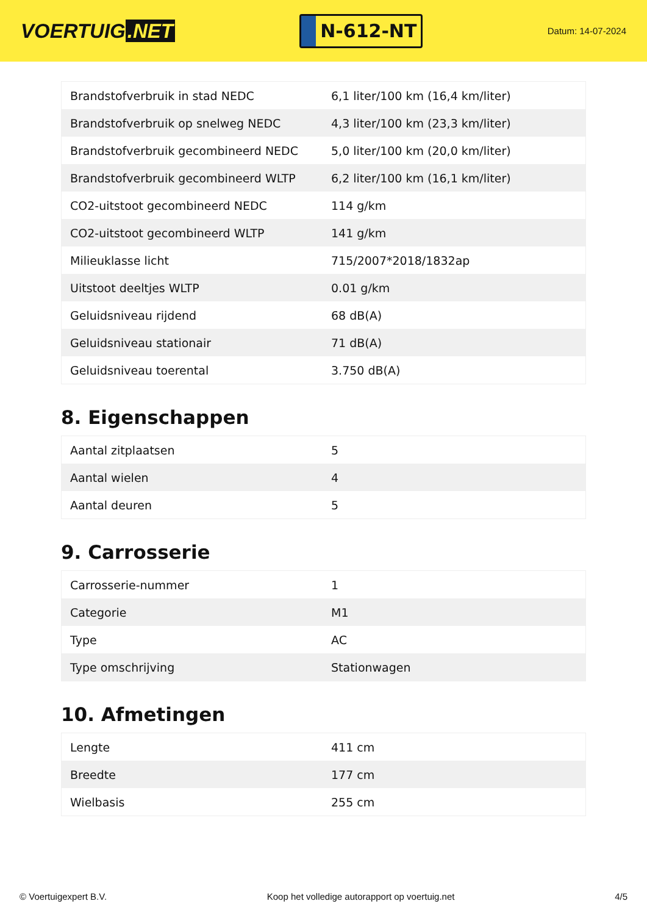VOERTUIG.NET
N-612-NT
Datum: 14-07-2024
| Brandstofverbruik in stad NEDC | 6,1 liter/100 km (16,4 km/liter) |
| Brandstofverbruik op snelweg NEDC | 4,3 liter/100 km (23,3 km/liter) |
| Brandstofverbruik gecombineerd NEDC | 5,0 liter/100 km (20,0 km/liter) |
| Brandstofverbruik gecombineerd WLTP | 6,2 liter/100 km (16,1 km/liter) |
| CO2-uitstoot gecombineerd NEDC | 114 g/km |
| CO2-uitstoot gecombineerd WLTP | 141 g/km |
| Milieuklasse licht | 715/2007*2018/1832ap |
| Uitstoot deeltjes WLTP | 0.01 g/km |
| Geluidsniveau rijdend | 68 dB(A) |
| Geluidsniveau stationair | 71 dB(A) |
| Geluidsniveau toerental | 3.750 dB(A) |
8. Eigenschappen
| Aantal zitplaatsen | 5 |
| Aantal wielen | 4 |
| Aantal deuren | 5 |
9. Carrosserie
| Carrosserie-nummer | 1 |
| Categorie | M1 |
| Type | AC |
| Type omschrijving | Stationwagen |
10. Afmetingen
| Lengte | 411 cm |
| Breedte | 177 cm |
| Wielbasis | 255 cm |
© Voertuigexpert B.V. Koop het volledige autorapport op voertuig.net 4/5